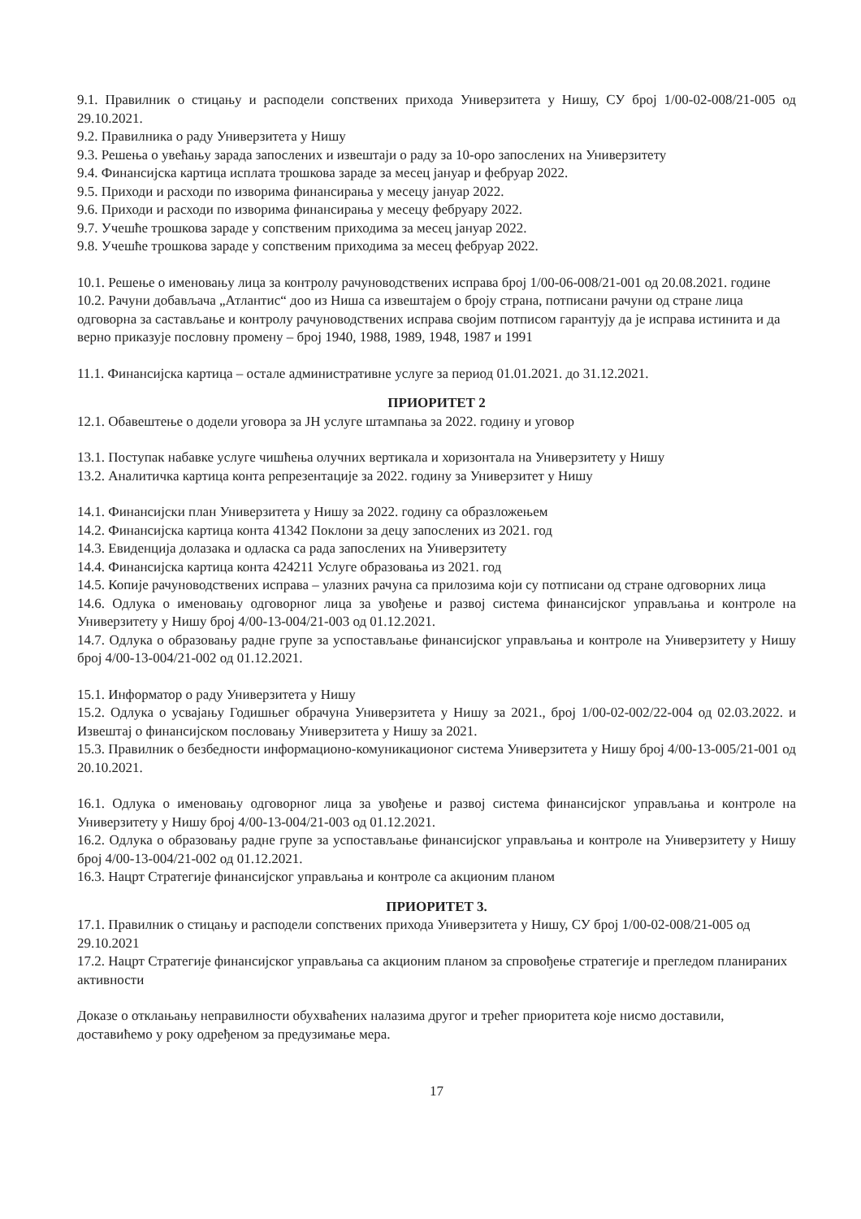9.1. Правилник о стицању и расподели сопствених прихода Универзитета у Нишу, СУ број 1/00-02-008/21-005 од 29.10.2021.
9.2. Правилника о раду Универзитета у Нишу
9.3. Решења о увећању зарада запослених и извештаји о раду за 10-оро запослених на Универзитету
9.4. Финансијска картица исплата трошкова зараде за месец јануар и фебруар 2022.
9.5. Приходи и расходи по изворима финансирања у месецу јануар 2022.
9.6. Приходи и расходи по изворима финансирања у месецу фебруару 2022.
9.7. Учешће трошкова зараде у сопственим приходима за месец јануар 2022.
9.8. Учешће трошкова зараде у сопственим приходима за месец фебруар 2022.
10.1. Решење о именовању лица за контролу рачуноводствених исправа број 1/00-06-008/21-001 од 20.08.2021. године
10.2. Рачуни добављача „Атлантис“ доо из Ниша са извештајем о броју страна, потписани рачуни од стране лица одговорна за састављање и контролу рачуноводствених исправа својим потписом гарантују да је исправа истинита и да верно приказује пословну промену – број 1940, 1988, 1989, 1948, 1987 и 1991
11.1. Финансијска картица – остале административне услуге за период 01.01.2021. до 31.12.2021.
ПРИОРИТЕТ 2
12.1. Обавештење о додели уговора за ЈН услуге штампања за 2022. годину и уговор
13.1. Поступак набавке услуге чишћења олучних вертикала и хоризонтала на Универзитету у Нишу
13.2. Аналитичка картица конта репрезентације за 2022. годину за Универзитет у Нишу
14.1. Финансијски план Универзитета у Нишу за 2022. годину са образложењем
14.2. Финансијска картица конта 41342 Поклони за децу запослених из 2021. год
14.3. Евиденција долазака и одласка са рада запослених на Универзитету
14.4. Финансијска картица конта 424211 Услуге образовања из 2021. год
14.5. Копије рачуноводствених исправа – улазних рачуна са прилозима који су потписани од стране одговорних лица
14.6. Одлука о именовању одговорног лица за увођење и развој система финансијског управљања и контроле на Универзитету у Нишу број 4/00-13-004/21-003 од 01.12.2021.
14.7. Одлука о образовању радне групе за успостављање финансијског управљања и контроле на Универзитету у Нишу број 4/00-13-004/21-002 од 01.12.2021.
15.1. Информатор о раду Универзитета у Нишу
15.2. Одлука о усвајању Годишњег обрачуна Универзитета у Нишу за 2021., број 1/00-02-002/22-004 од 02.03.2022. и Извештај о финансијском пословању Универзитета у Нишу за 2021.
15.3. Правилник о безбедности информационо-комуникационог система Универзитета у Нишу број 4/00-13-005/21-001 од 20.10.2021.
16.1. Одлука о именовању одговорног лица за увођење и развој система финансијског управљања и контроле на Универзитету у Нишу број 4/00-13-004/21-003 од 01.12.2021.
16.2. Одлука о образовању радне групе за успостављање финансијског управљања и контроле на Универзитету у Нишу број 4/00-13-004/21-002 од 01.12.2021.
16.3. Нацрт Стратегије финансијског управљања и контроле са акционим планом
ПРИОРИТЕТ 3.
17.1. Правилник о стицању и расподели сопствених прихода Универзитета у Нишу, СУ број 1/00-02-008/21-005 од 29.10.2021
17.2. Нацрт Стратегије финансијског управљања са акционим планом за спровођење стратегије и прегледом планираних активности
Доказе о отклањању неправилности обухваћених налазима другог и трећег приоритета које нисмо доставили, доставићемо у року одређеном за предузимање мера.
17